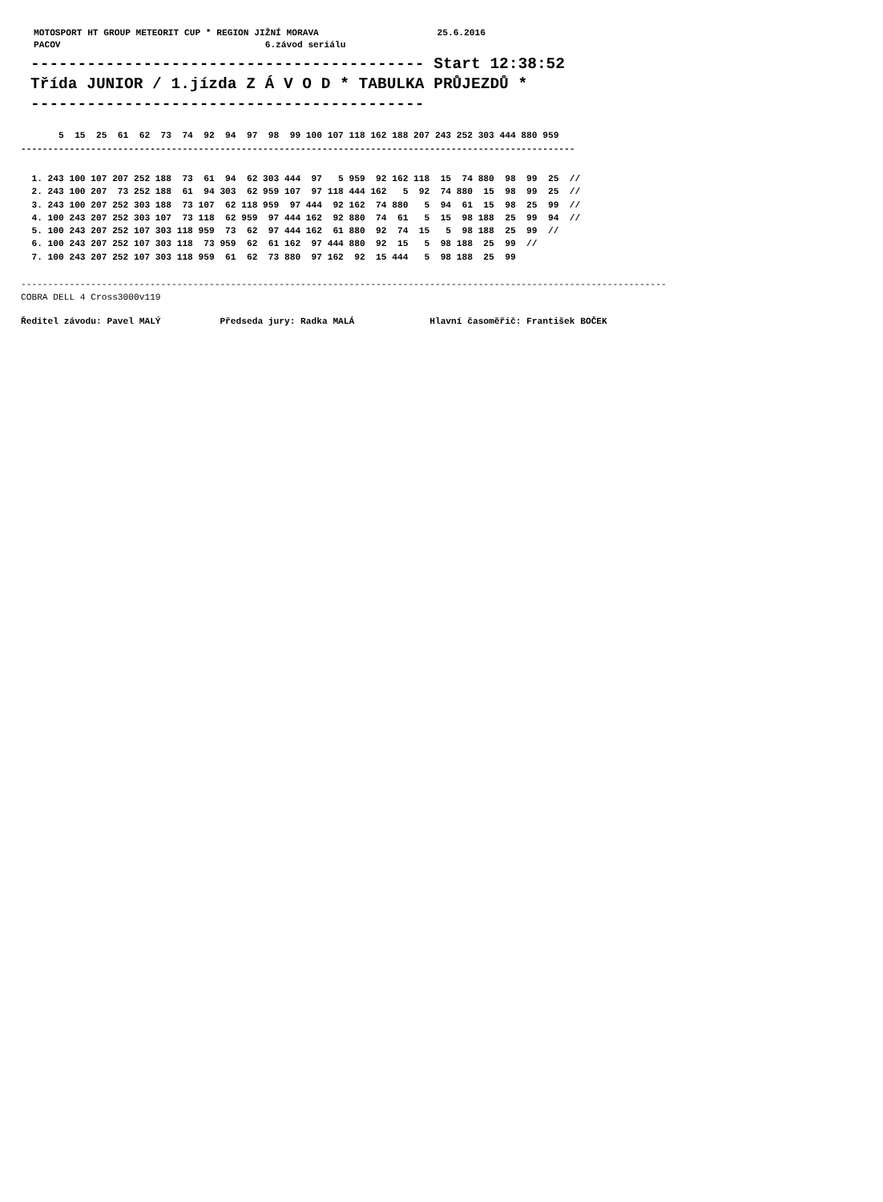MOTOSPORT HT GROUP METEORIT CUP * REGION JIŽNÍ MORAVA                      25.6.2016
PACOV                                      6.závod seriálu
------------------------------------------ Start 12:38:52
Třída JUNIOR / 1.jízda Z Á V O D * TABULKA PRŮJEZDŮ *
------------------------------------------
       5  15  25  61  62  73  74  92  94  97  98  99 100 107 118 162 188 207 243 252 303 444 880 959
-------------------------------------------------------------------------------------------------------
  1. 243 100 107 207 252 188  73  61  94  62 303 444  97   5 959  92 162 118  15  74 880  98  99  25  //
  2. 243 100 207  73 252 188  61  94 303  62 959 107  97 118 444 162   5  92  74 880  15  98  99  25  //
  3. 243 100 207 252 303 188  73 107  62 118 959  97 444  92 162  74 880   5  94  61  15  98  25  99  //
  4. 100 243 207 252 303 107  73 118  62 959  97 444 162  92 880  74  61   5  15  98 188  25  99  94  //
  5. 100 243 207 252 107 303 118 959  73  62  97 444 162  61 880  92  74  15   5  98 188  25  99  //
  6. 100 243 207 252 107 303 118  73 959  62  61 162  97 444 880  92  15   5  98 188  25  99  //
  7. 100 243 207 252 107 303 118 959  61  62  73 880  97 162  92  15 444   5  98 188  25  99
------------------------------------------------------------------------------------------------------------------------
COBRA DELL 4 Cross3000v119
Ředitel závodu: Pavel MALÝ           Předseda jury: Radka MALÁ              Hlavní časoměřič: František BOČEK